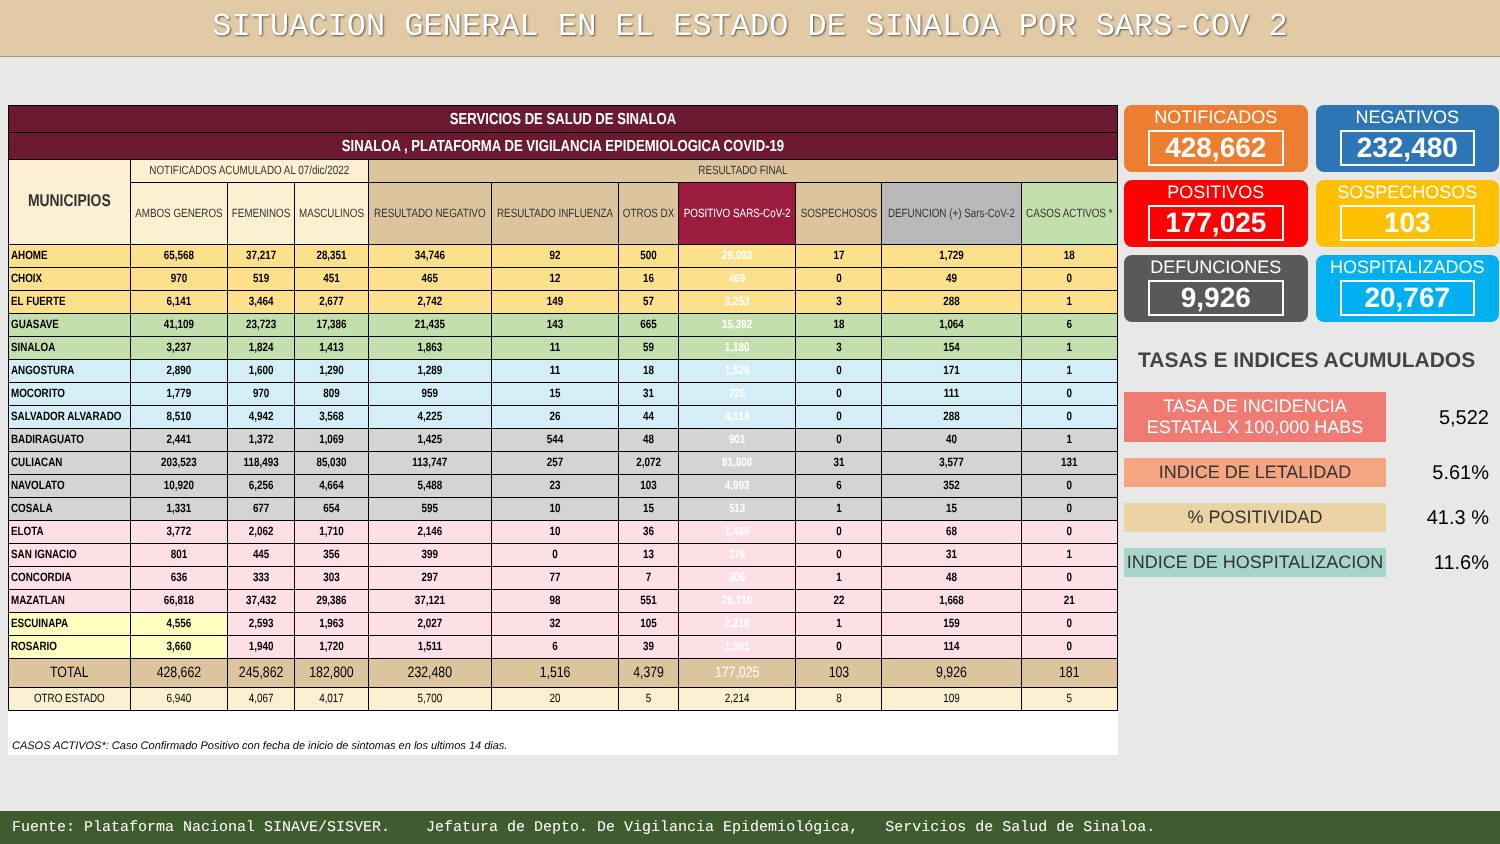SITUACION GENERAL EN EL ESTADO DE SINALOA POR SARS-COV 2
| SERVICIOS DE SALUD DE SINALOA | | | | | | | | | | |
| SINALOA , PLATAFORMA DE VIGILANCIA EPIDEMIOLOGICA COVID-19 | | | | | | | | | | |
| MUNICIPIOS | NOTIFICADOS ACUMULADO AL 07/dic/2022 | | | RESULTADO FINAL | | | | | | |
| | AMBOS GENEROS | FEMENINOS | MASCULINOS | RESULTADO NEGATIVO | RESULTADO INFLUENZA | OTROS DX | POSITIVO SARS-CoV-2 | SOSPECHOSOS | DEFUNCION (+) Sars-CoV-2 | CASOS ACTIVOS * |
| AHOME | 65,568 | 37,217 | 28,351 | 34,746 | 92 | 500 | 29,093 | 17 | 1,729 | 18 |
| CHOIX | 970 | 519 | 451 | 465 | 12 | 16 | 469 | 0 | 49 | 0 |
| EL FUERTE | 6,141 | 3,464 | 2,677 | 2,742 | 149 | 57 | 3,253 | 3 | 288 | 1 |
| GUASAVE | 41,109 | 23,723 | 17,386 | 21,435 | 143 | 665 | 15,392 | 18 | 1,064 | 6 |
| SINALOA | 3,237 | 1,824 | 1,413 | 1,863 | 11 | 59 | 1,180 | 3 | 154 | 1 |
| ANGOSTURA | 2,890 | 1,600 | 1,290 | 1,289 | 11 | 18 | 1,526 | 0 | 171 | 1 |
| MOCORITO | 1,779 | 970 | 809 | 959 | 15 | 31 | 726 | 0 | 111 | 0 |
| SALVADOR ALVARADO | 8,510 | 4,942 | 3,568 | 4,225 | 26 | 44 | 4,114 | 0 | 288 | 0 |
| BADIRAGUATO | 2,441 | 1,372 | 1,069 | 1,425 | 544 | 48 | 901 | 0 | 40 | 1 |
| CULIACAN | 203,523 | 118,493 | 85,030 | 113,747 | 257 | 2,072 | 81,808 | 31 | 3,577 | 131 |
| NAVOLATO | 10,920 | 6,256 | 4,664 | 5,488 | 23 | 103 | 4,993 | 6 | 352 | 0 |
| COSALA | 1,331 | 677 | 654 | 595 | 10 | 15 | 513 | 1 | 15 | 0 |
| ELOTA | 3,772 | 2,062 | 1,710 | 2,146 | 10 | 36 | 1,466 | 0 | 68 | 0 |
| SAN IGNACIO | 801 | 445 | 356 | 399 | 0 | 13 | 376 | 0 | 31 | 1 |
| CONCORDIA | 636 | 333 | 303 | 297 | 77 | 7 | 306 | 1 | 48 | 0 |
| MAZATLAN | 66,818 | 37,432 | 29,386 | 37,121 | 98 | 551 | 26,710 | 22 | 1,668 | 21 |
| ESCUINAPA | 4,556 | 2,593 | 1,963 | 2,027 | 32 | 105 | 2,218 | 1 | 159 | 0 |
| ROSARIO | 3,660 | 1,940 | 1,720 | 1,511 | 6 | 39 | 1,981 | 0 | 114 | 0 |
| TOTAL | 428,662 | 245,862 | 182,800 | 232,480 | 1,516 | 4,379 | 177,025 | 103 | 9,926 | 181 |
| OTRO ESTADO | 6,940 | 4,067 | 4,017 | 5,700 | 20 | 5 | 2,214 | 8 | 109 | 5 |
CASOS ACTIVOS*: Caso Confirmado Positivo con fecha de inicio de sintomas en los ultimos 14 dias.
NOTIFICADOS
428,662
NEGATIVOS
232,480
POSITIVOS
177,025
SOSPECHOSOS
103
DEFUNCIONES
9,926
HOSPITALIZADOS
20,767
TASAS E INDICES ACUMULADOS
TASA DE INCIDENCIA ESTATAL X 100,000 HABS 5,522
INDICE DE LETALIDAD 5.61%
% POSITIVIDAD 41.3 %
INDICE DE HOSPITALIZACION 11.6%
Fuente: Plataforma Nacional SINAVE/SISVER. Jefatura de Depto. De Vigilancia Epidemiológica, Servicios de Salud de Sinaloa.